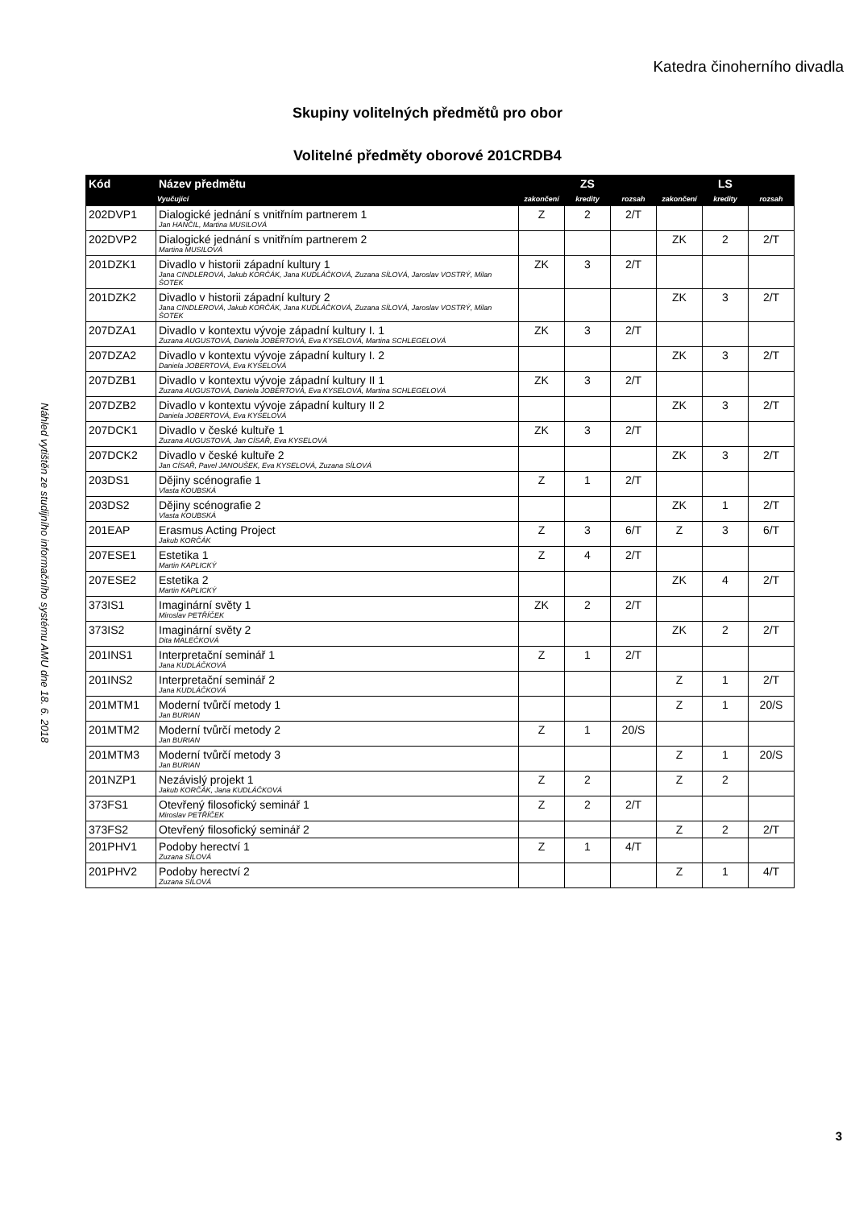Katedra činoherního divadla
Skupiny volitelných předmětů pro obor
Volitelné předměty oborové 201CRDB4
Náhled vytištěn ze studijního informačního systému AMU dne 18. 6. 2018
| Kód | Název předmětu | ZS | | | LS | | |
| --- | --- | --- | --- | --- | --- | --- | --- |
| | Vyučující | zakončení | kredity | rozsah | zakončení | kredity | rozsah |
| 202DVP1 | Dialogické jednání s vnitřním partnerem 1 Jan HANČIL, Martina MUSILOVÁ | Z | 2 | 2/T | | | |
| 202DVP2 | Dialogické jednání s vnitřním partnerem 2 Martina MUSILOVÁ | | | | ZK | 2 | 2/T |
| 201DZK1 | Divadlo v historii západní kultury 1 Jana CINDLEROVÁ, Jakub KORČÁK, Jana KUDLÁČKOVÁ, Zuzana SÍLOVÁ, Jaroslav VOSTRÝ, Milan ŠOTEK | ZK | 3 | 2/T | | | |
| 201DZK2 | Divadlo v historii západní kultury 2 Jana CINDLEROVÁ, Jakub KORČÁK, Jana KUDLÁČKOVÁ, Zuzana SÍLOVÁ, Jaroslav VOSTRÝ, Milan ŠOTEK | | | | ZK | 3 | 2/T |
| 207DZA1 | Divadlo v kontextu vývoje západní kultury I. 1 Zuzana AUGUSTOVÁ, Daniela JOBERTOVÁ, Eva KYSELOVÁ, Martina SCHLEGELOVÁ | ZK | 3 | 2/T | | | |
| 207DZA2 | Divadlo v kontextu vývoje západní kultury I. 2 Daniela JOBERTOVÁ, Eva KYSELOVÁ | | | | ZK | 3 | 2/T |
| 207DZB1 | Divadlo v kontextu vývoje západní kultury II 1 Zuzana AUGUSTOVÁ, Daniela JOBERTOVÁ, Eva KYSELOVÁ, Martina SCHLEGELOVÁ | ZK | 3 | 2/T | | | |
| 207DZB2 | Divadlo v kontextu vývoje západní kultury II 2 Daniela JOBERTOVÁ, Eva KYSELOVÁ | | | | ZK | 3 | 2/T |
| 207DCK1 | Divadlo v české kultuře 1 Zuzana AUGUSTOVÁ, Jan CÍSAŘ, Eva KYSELOVÁ | ZK | 3 | 2/T | | | |
| 207DCK2 | Divadlo v české kultuře 2 Jan CÍSAŘ, Pavel JANOUŠEK, Eva KYSELOVÁ, Zuzana SÍLOVÁ | | | | ZK | 3 | 2/T |
| 203DS1 | Dějiny scénografie 1 Vlasta KOUBSKÁ | Z | 1 | 2/T | | | |
| 203DS2 | Dějiny scénografie 2 Vlasta KOUBSKÁ | | | | ZK | 1 | 2/T |
| 201EAP | Erasmus Acting Project Jakub KORČÁK | Z | 3 | 6/T | Z | 3 | 6/T |
| 207ESE1 | Estetika 1 Martin KAPLICKÝ | Z | 4 | 2/T | | | |
| 207ESE2 | Estetika 2 Martin KAPLICKÝ | | | | ZK | 4 | 2/T |
| 373IS1 | Imaginární světy 1 Miroslav PETŘÍČEK | ZK | 2 | 2/T | | | |
| 373IS2 | Imaginární světy 2 Dita MALEČKOVÁ | | | | ZK | 2 | 2/T |
| 201INS1 | Interpretační seminář 1 Jana KUDLÁČKOVÁ | Z | 1 | 2/T | | | |
| 201INS2 | Interpretační seminář 2 Jana KUDLÁČKOVÁ | | | | Z | 1 | 2/T |
| 201MTM1 | Moderní tvůrčí metody 1 Jan BURIAN | | | | Z | 1 | 20/S |
| 201MTM2 | Moderní tvůrčí metody 2 Jan BURIAN | Z | 1 | 20/S | | | |
| 201MTM3 | Moderní tvůrčí metody 3 Jan BURIAN | | | | Z | 1 | 20/S |
| 201NZP1 | Nezávislý projekt 1 Jakub KORČÁK, Jana KUDLÁČKOVÁ | Z | 2 | | Z | 2 | |
| 373FS1 | Otevřený filosofický seminář 1 Miroslav PETŘÍČEK | Z | 2 | 2/T | | | |
| 373FS2 | Otevřený filosofický seminář 2 | | | | Z | 2 | 2/T |
| 201PHV1 | Podoby herectví 1 Zuzana SÍLOVÁ | Z | 1 | 4/T | | | |
| 201PHV2 | Podoby herectví 2 Zuzana SÍLOVÁ | | | | Z | 1 | 4/T |
3